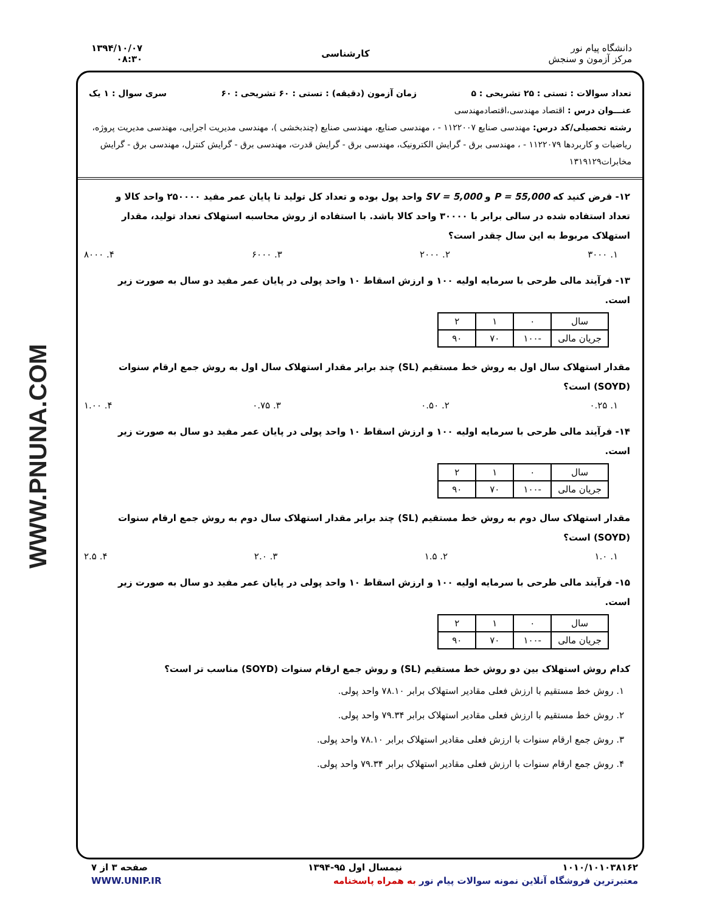WWW.PNUNA.COM
دانشگاه پیام نور
مرکز آزمون و سنجش
کارشناسی
۱۳۹۴/۱۰/۰۷
۰۸:۳۰
تعداد سوالات : تستی : ۲۵ تشریحی : ۵ زمان آزمون (دقیقه) : تستی : ۶۰ تشریحی : ۶۰ سری سوال : ۱ یک
عنـــوان درس : اقتصاد مهندسی،اقتصادمهندسی
رشته تحصیلی/کد درس: مهندسی صنایع ۱۱۲۲۰۰۷ - ، مهندسی صنایع، مهندسی صنایع (چندبخشی )، مهندسی مدیریت اجرایی، مهندسی مدیریت پروژه، ریاضیات و کاربردها ۱۱۲۲۰۷۹ - ، مهندسی برق - گرایش الکترونیک، مهندسی برق - گرایش قدرت، مهندسی برق - گرایش کنترل، مهندسی برق - گرایش مخابرات۱۳۱۹۱۲۹
۱۲- فرض کنید که P = 55,000 و SV = 5,000 واحد پول بوده و تعداد کل تولید تا پایان عمر مفید ۲۵۰۰۰۰ واحد کالا و تعداد استفاده شده در سالی برابر با ۳۰۰۰۰ واحد کالا باشد. با استفاده از روش محاسبه استهلاک تعداد تولید، مقدار استهلاک مربوط به این سال چقدر است؟
۱. ۳۰۰۰ ۲. ۲۰۰۰ ۳. ۶۰۰۰ ۴. ۸۰۰۰
۱۳- فرآیند مالی طرحی با سرمایه اولیه ۱۰۰ و ارزش اسقاط ۱۰ واحد پولی در پایان عمر مفید دو سال به صورت زیر است.
| سال | ۰ | ۱ | ۲ |
| جریان مالی | -۱۰۰ | ۷۰ | ۹۰ |
مقدار استهلاک سال اول به روش خط مستقیم (SL) چند برابر مقدار استهلاک سال اول به روش جمع ارقام سنوات (SOYD) است؟
۱. ۰.۲۵ ۲. ۰.۵۰ ۳. ۰.۷۵ ۴. ۱.۰۰
۱۴- فرآیند مالی طرحی با سرمایه اولیه ۱۰۰ و ارزش اسقاط ۱۰ واحد پولی در پایان عمر مفید دو سال به صورت زیر است.
| سال | ۰ | ۱ | ۲ |
| جریان مالی | -۱۰۰ | ۷۰ | ۹۰ |
مقدار استهلاک سال دوم به روش خط مستقیم (SL) چند برابر مقدار استهلاک سال دوم به روش جمع ارقام سنوات (SOYD) است؟
۱. ۱.۰ ۲. ۱.۵ ۳. ۲.۰ ۴. ۲.۵
۱۵- فرآیند مالی طرحی با سرمایه اولیه ۱۰۰ و ارزش اسقاط ۱۰ واحد پولی در پایان عمر مفید دو سال به صورت زیر است.
| سال | ۰ | ۱ | ۲ |
| جریان مالی | -۱۰۰ | ۷۰ | ۹۰ |
کدام روش استهلاک بین دو روش خط مستقیم (SL) و روش جمع ارقام سنوات (SOYD) مناسب تر است؟
۱. روش خط مستقیم با ارزش فعلی مقادیر استهلاک برابر ۷۸.۱۰ واحد پولی.
۲. روش خط مستقیم با ارزش فعلی مقادیر استهلاک برابر ۷۹.۳۴ واحد پولی.
۳. روش جمع ارقام سنوات با ارزش فعلی مقادیر استهلاک برابر ۷۸.۱۰ واحد پولی.
۴. روش جمع ارقام سنوات با ارزش فعلی مقادیر استهلاک برابر ۷۹.۳۴ واحد پولی.
۱۰۱۰/۱۰۱۰۳۸۱۶۲ نیمسال اول ۹۵-۱۳۹۴ صفحه ۳ از ۷
معتبرترین فروشگاه آنلاین نمونه سوالات پیام نور به همراه پاسخنامه WWW.UNIP.IR